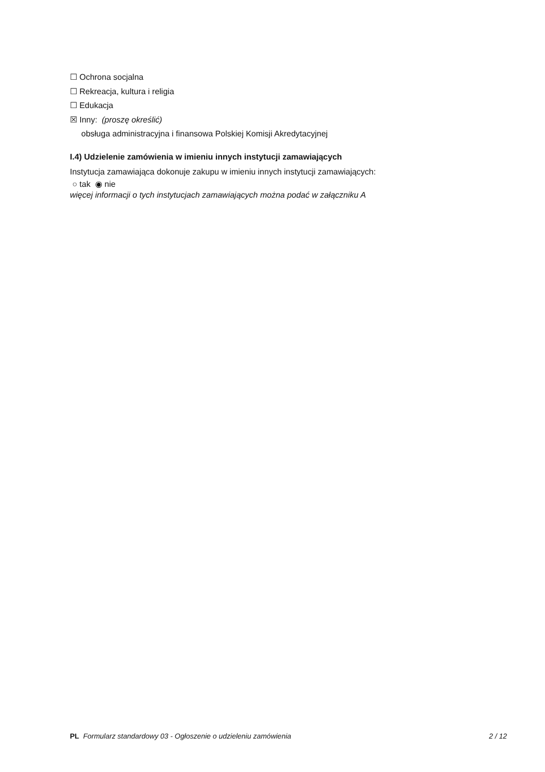☐ Ochrona socjalna
☐ Rekreacja, kultura i religia
☐ Edukacja
☒ Inny: (proszę określić)
obsługa administracyjna i finansowa Polskiej Komisji Akredytacyjnej
I.4) Udzielenie zamówienia w imieniu innych instytucji zamawiających
Instytucja zamawiająca dokonuje zakupu w imieniu innych instytucji zamawiających:
○ tak ◉ nie
więcej informacji o tych instytucjach zamawiających można podać w załączniku A
PL Formularz standardowy 03 - Ogłoszenie o udzieleniu zamówienia 2 / 12